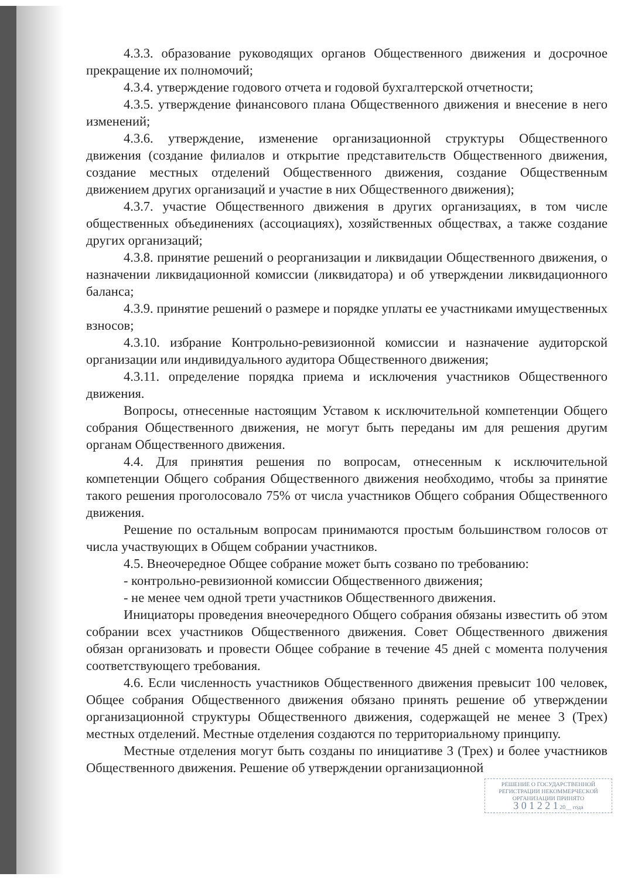4.3.3. образование руководящих органов Общественного движения и досрочное прекращение их полномочий;
4.3.4. утверждение годового отчета и годовой бухгалтерской отчетности;
4.3.5. утверждение финансового плана Общественного движения и внесение в него изменений;
4.3.6. утверждение, изменение организационной структуры Общественного движения (создание филиалов и открытие представительств Общественного движения, создание местных отделений Общественного движения, создание Общественным движением других организаций и участие в них Общественного движения);
4.3.7. участие Общественного движения в других организациях, в том числе общественных объединениях (ассоциациях), хозяйственных обществах, а также создание других организаций;
4.3.8. принятие решений о реорганизации и ликвидации Общественного движения, о назначении ликвидационной комиссии (ликвидатора) и об утверждении ликвидационного баланса;
4.3.9. принятие решений о размере и порядке уплаты ее участниками имущественных взносов;
4.3.10. избрание Контрольно-ревизионной комиссии и назначение аудиторской организации или индивидуального аудитора Общественного движения;
4.3.11. определение порядка приема и исключения участников Общественного движения.
Вопросы, отнесенные настоящим Уставом к исключительной компетенции Общего собрания Общественного движения, не могут быть переданы им для решения другим органам Общественного движения.
4.4. Для принятия решения по вопросам, отнесенным к исключительной компетенции Общего собрания Общественного движения необходимо, чтобы за принятие такого решения проголосовало 75% от числа участников Общего собрания Общественного движения.
Решение по остальным вопросам принимаются простым большинством голосов от числа участвующих в Общем собрании участников.
4.5. Внеочередное Общее собрание может быть созвано по требованию:
- контрольно-ревизионной комиссии Общественного движения;
- не менее чем одной трети участников Общественного движения.
Инициаторы проведения внеочередного Общего собрания обязаны известить об этом собрании всех участников Общественного движения. Совет Общественного движения обязан организовать и провести Общее собрание в течение 45 дней с момента получения соответствующего требования.
4.6. Если численность участников Общественного движения превысит 100 человек, Общее собрания Общественного движения обязано принять решение об утверждении организационной структуры Общественного движения, содержащей не менее 3 (Трех) местных отделений. Местные отделения создаются по территориальному принципу.
Местные отделения могут быть созданы по инициативе 3 (Трех) и более участников Общественного движения. Решение об утверждении организационной
РЕШЕНИЕ О ГОСУДАРСТВЕННОЙ РЕГИСТРАЦИИ НЕКОММЕРЧЕСКОЙ ОРГАНИЗАЦИИ ПРИНЯТО
3 0 1 2 2 1 20__ года